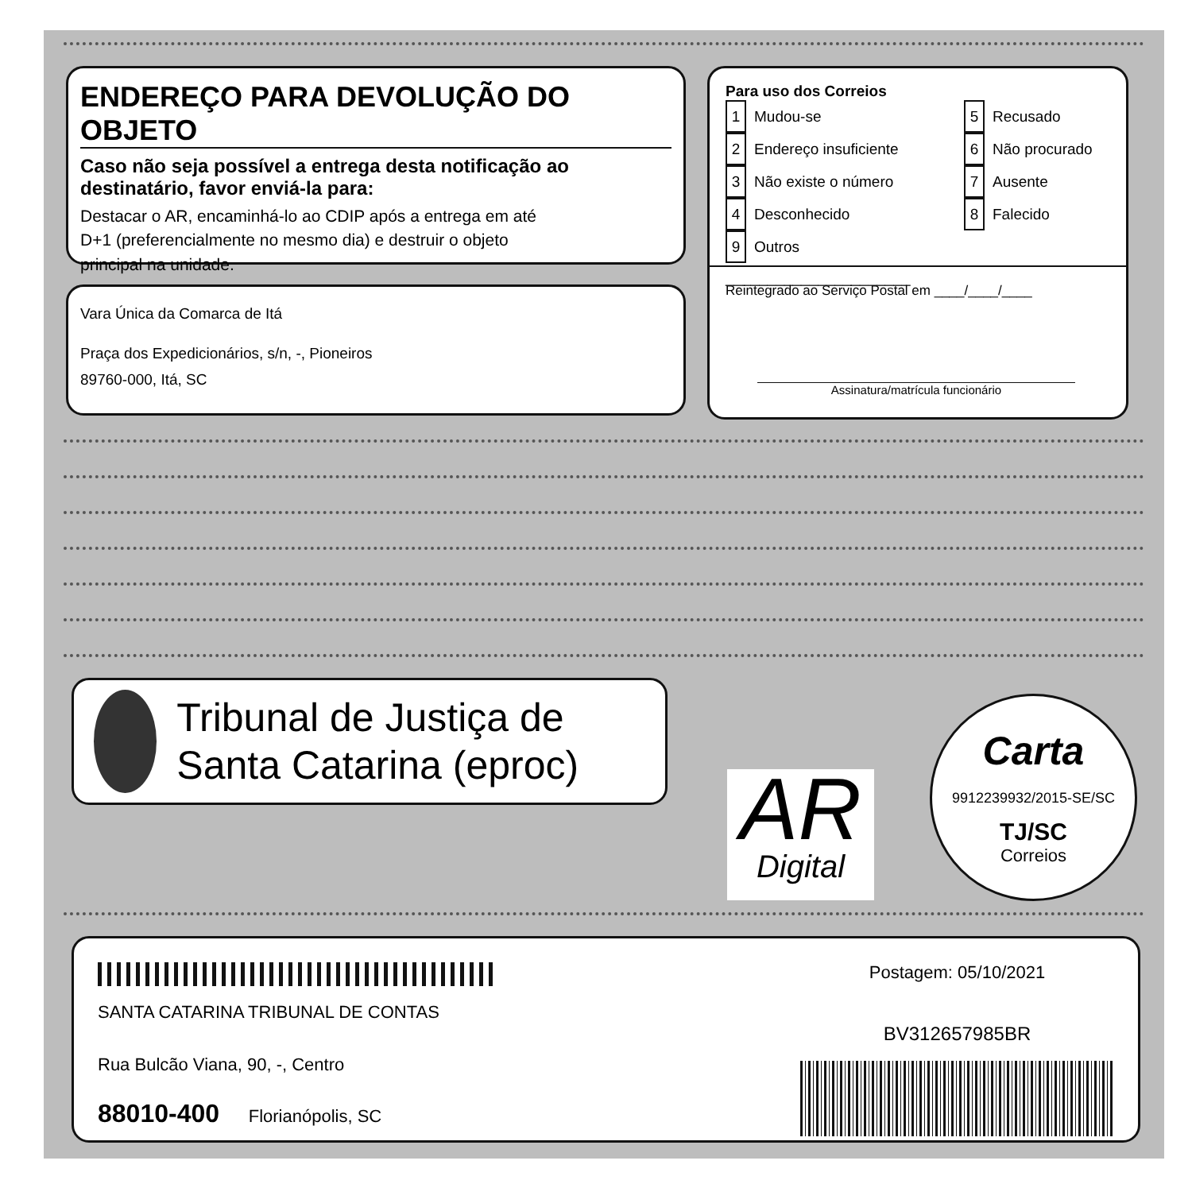ENDEREÇO PARA DEVOLUÇÃO DO OBJETO
Caso não seja possível a entrega desta notificação ao destinatário, favor enviá-la para:
Destacar o AR, encaminhá-lo ao CDIP após a entrega em até D+1 (preferencialmente no mesmo dia) e destruir o objeto principal na unidade.
Vara Única da Comarca de Itá
Praça dos Expedicionários, s/n, -, Pioneiros
89760-000, Itá, SC
Para uso dos Correios
1 Mudou-se
2 Endereço insuficiente
3 Não existe o número
4 Desconhecido
9 Outros ______________________
5 Recusado
6 Não procurado
7 Ausente
8 Falecido
Reintegrado ao Serviço Postal em ____/____/____
Assinatura/matrícula funcionário
Tribunal de Justiça de Santa Catarina (eproc)
AR
Digital
Carta
9912239932/2015-SE/SC
TJ/SC
Correios
SANTA CATARINA TRIBUNAL DE CONTAS
Rua Bulcão Viana, 90, -, Centro
88010-400 Florianópolis, SC
Postagem: 05/10/2021
BV312657985BR